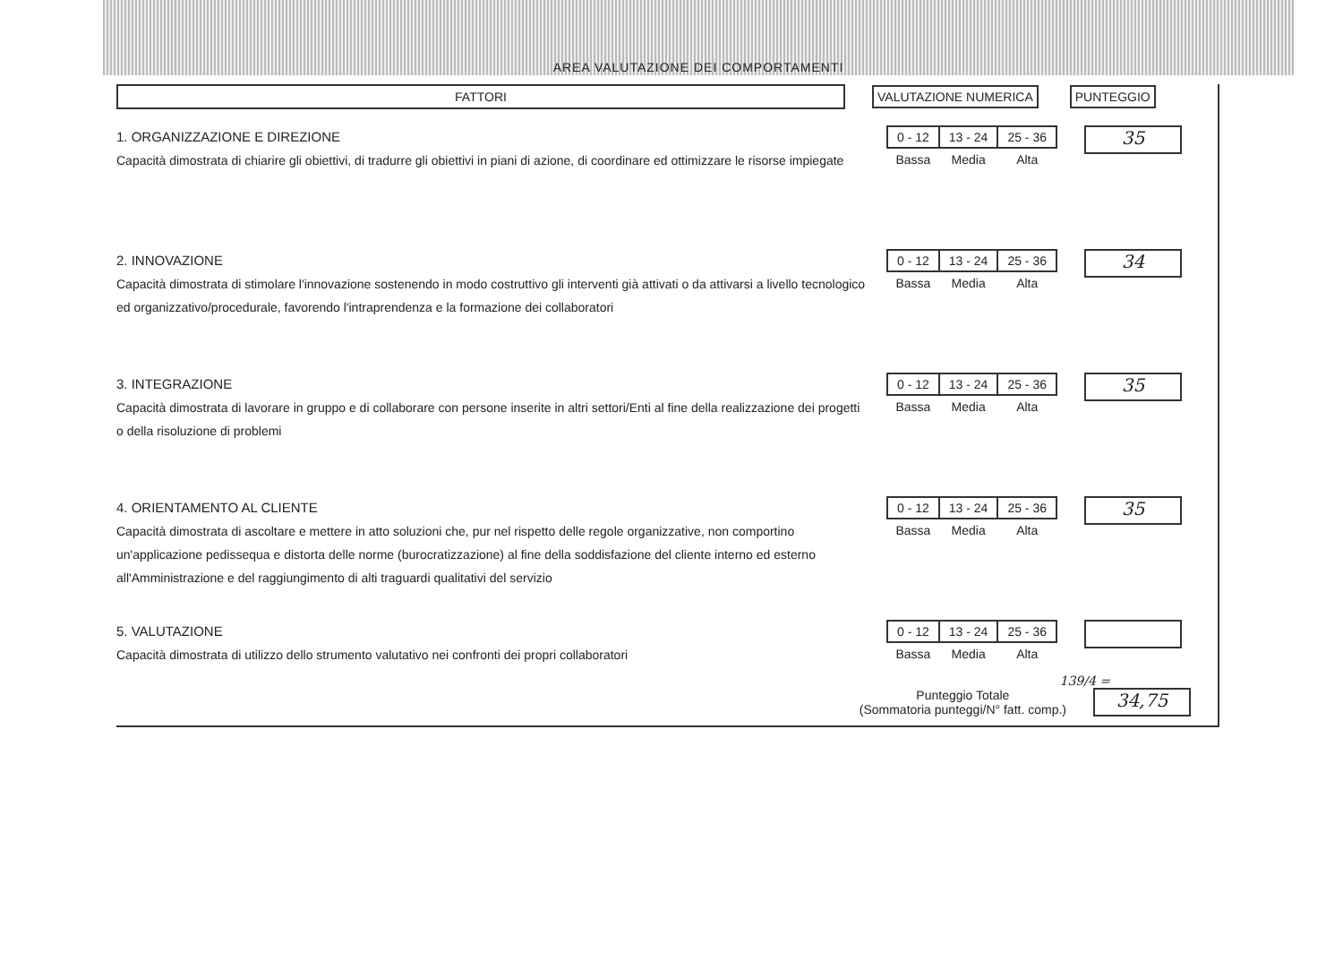AREA VALUTAZIONE DEI COMPORTAMENTI
FATTORI VALUTAZIONE NUMERICA PUNTEGGIO
1. ORGANIZZAZIONE E DIREZIONE
Capacità dimostrata di chiarire gli obiettivi, di tradurre gli obiettivi in piani di azione, di coordinare ed ottimizzare le risorse impiegate
| 0 - 12 | 13 - 24 | 25 - 36 |
| Bassa | Media | Alta |
35
2. INNOVAZIONE
Capacità dimostrata di stimolare l'innovazione sostenendo in modo costruttivo gli interventi già attivati o da attivarsi a livello tecnologico ed organizzativo/procedurale, favorendo l'intraprendenza e la formazione dei collaboratori
| 0 - 12 | 13 - 24 | 25 - 36 |
| Bassa | Media | Alta |
34
3. INTEGRAZIONE
Capacità dimostrata di lavorare in gruppo e di collaborare con persone inserite in altri settori/Enti al fine della realizzazione dei progetti o della risoluzione di problemi
| 0 - 12 | 13 - 24 | 25 - 36 |
| Bassa | Media | Alta |
35
4. ORIENTAMENTO AL CLIENTE
Capacità dimostrata di ascoltare e mettere in atto soluzioni che, pur nel rispetto delle regole organizzative, non comportino un'applicazione pedissequa e distorta delle norme (burocratizzazione) al fine della soddisfazione del cliente interno ed esterno all'Amministrazione e del raggiungimento di alti traguardi qualitativi del servizio
| 0 - 12 | 13 - 24 | 25 - 36 |
| Bassa | Media | Alta |
35
5. VALUTAZIONE
Capacità dimostrata di utilizzo dello strumento valutativo nei confronti dei propri collaboratori
| 0 - 12 | 13 - 24 | 25 - 36 |
| Bassa | Media | Alta |
139/4 =
Punteggio Totale
(Sommatoria punteggi/N° fatt. comp.)
34,75